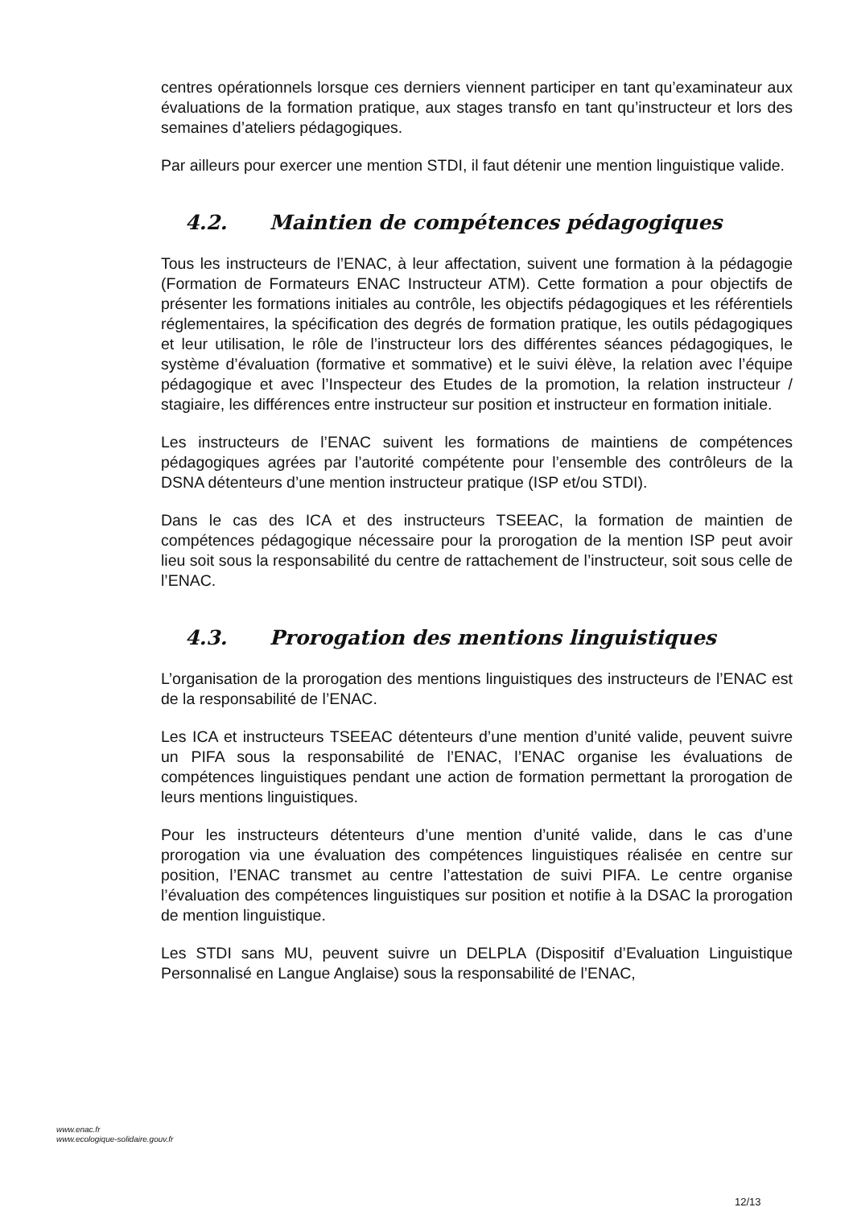centres opérationnels lorsque ces derniers viennent participer en tant qu’examinateur aux évaluations de la formation pratique, aux stages transfo en tant qu’instructeur et lors des semaines d’ateliers pédagogiques.
Par ailleurs pour exercer une mention STDI, il faut détenir une mention linguistique valide.
4.2. Maintien de compétences pédagogiques
Tous les instructeurs de l’ENAC, à leur affectation, suivent une formation à la pédagogie (Formation de Formateurs ENAC Instructeur ATM). Cette formation a pour objectifs de présenter les formations initiales au contrôle, les objectifs pédagogiques et les référentiels réglementaires, la spécification des degrés de formation pratique, les outils pédagogiques et leur utilisation, le rôle de l’instructeur lors des différentes séances pédagogiques, le système d’évaluation (formative et sommative) et le suivi élève, la relation avec l’équipe pédagogique et avec l’Inspecteur des Etudes de la promotion, la relation instructeur / stagiaire, les différences entre instructeur sur position et instructeur en formation initiale.
Les instructeurs de l’ENAC suivent les formations de maintiens de compétences pédagogiques agrées par l’autorité compétente pour l’ensemble des contrôleurs de la DSNA détenteurs d’une mention instructeur pratique (ISP et/ou STDI).
Dans le cas des ICA et des instructeurs TSEEAC, la formation de maintien de compétences pédagogique nécessaire pour la prorogation de la mention ISP peut avoir lieu soit sous la responsabilité du centre de rattachement de l’instructeur, soit sous celle de l’ENAC.
4.3. Prorogation des mentions linguistiques
L’organisation de la prorogation des mentions linguistiques des instructeurs de l’ENAC est de la responsabilité de l’ENAC.
Les ICA et instructeurs TSEEAC détenteurs d’une mention d’unité valide, peuvent suivre un PIFA sous la responsabilité de l’ENAC, l’ENAC organise les évaluations de compétences linguistiques pendant une action de formation permettant la prorogation de leurs mentions linguistiques.
Pour les instructeurs détenteurs d’une mention d’unité valide, dans le cas d’une prorogation via une évaluation des compétences linguistiques réalisée en centre sur position, l’ENAC transmet au centre l’attestation de suivi PIFA. Le centre organise l’évaluation des compétences linguistiques sur position et notifie à la DSAC la prorogation de mention linguistique.
Les STDI sans MU, peuvent suivre un DELPLA (Dispositif d’Evaluation Linguistique Personnalisé en Langue Anglaise) sous la responsabilité de l’ENAC,
www.enac.fr
www.ecologique-solidaire.gouv.fr
12/13